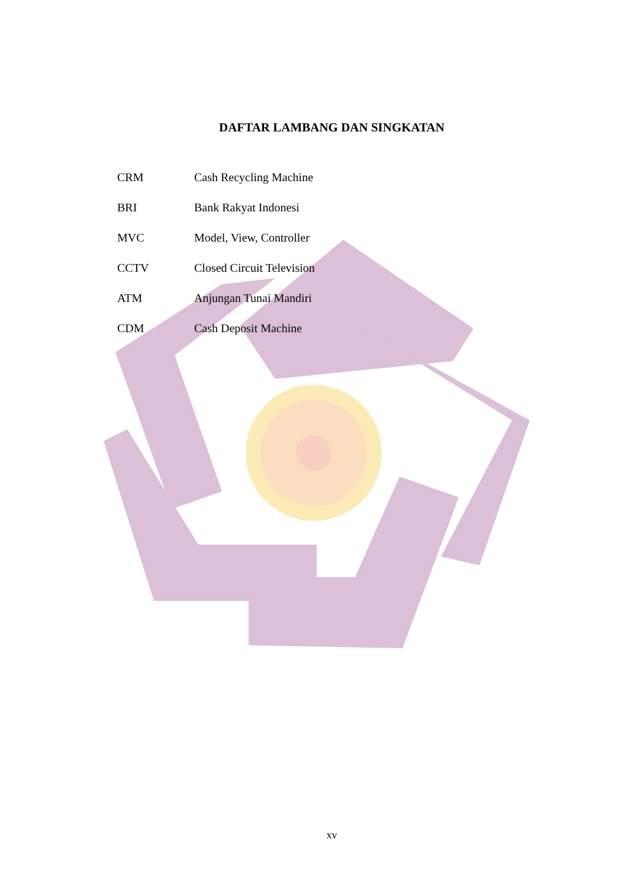DAFTAR LAMBANG DAN SINGKATAN
| CRM | Cash Recycling Machine |
| BRI | Bank Rakyat Indonesi |
| MVC | Model, View, Controller |
| CCTV | Closed Circuit Television |
| ATM | Anjungan Tunai Mandiri |
| CDM | Cash Deposit Machine |
xv